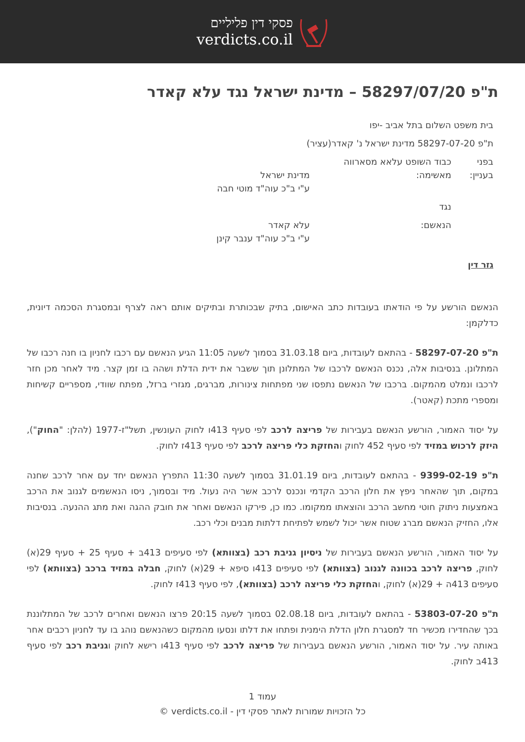פסקי דין פליליים
verdicts.co.il
ת"פ 58297/07/20 – מדינת ישראל נגד עלא קאדר
בית משפט השלום בתל אביב -יפו
ת"פ 58297-07-20 מדינת ישראל נ' קאדר(עציר)
| בפני | כבוד השופט עלאא מסארווה | |
| בעניין: | מאשימה: | מדינת ישראל ע"י ב"כ עוה"ד מוטי חבה |
| | נגד | |
| | הנאשם: | עלא קאדר ע"י ב"כ עוה"ד ענבר קינן |
גזר דין
הנאשם הורשע על פי הודאתו בעובדות כתב האישום, בתיק שבכותרת ובתיקים אותם ראה לצרף ובמסגרת הסכמה דיונית, כדלקמן:
ת"פ 58297-07-20 - בהתאם לעובדות, ביום 31.03.18 בסמוך לשעה 11:05 הגיע הנאשם עם רכבו לחניון בו חנה רכבו של המתלונן. בנסיבות אלה, נכנס הנאשם לרכבו של המתלונן תוך ששבר את ידית הדלת ושהה בו זמן קצר. מיד לאחר מכן חזר לרכבו ונמלט מהמקום. ברכבו של הנאשם נתפסו שני מפתחות צינורות, מברגים, מגזרי ברזל, מפתח שוודי, מספריים קשיחות ומספרי מתכת (קאטר).
על יסוד האמור, הורשע הנאשם בעבירות של פריצה לרכב לפי סעיף 413ו לחוק העונשין, תשל"ז-1977 (להלן: "החוק"), היזק לרכוש במזיד לפי סעיף 452 לחוק והחזקת כלי פריצה לרכב לפי סעיף 413ז לחוק.
ת"פ 9399-02-19 - בהתאם לעובדות, ביום 31.01.19 בסמוך לשעה 11:30 התפרץ הנאשם יחד עם אחר לרכב שחנה במקום, תוך שהאחר ניפץ את חלון הרכב הקדמי ונכנס לרכב אשר היה נעול. מיד ובסמוך, ניסו הנאשמים לגנוב את הרכב באמצעות ניתוק חוטי מחשב הרכב והוצאתו ממקומו. כמו כן, פירקו הנאשם ואחר את חובק ההגה ואת מתג ההנעה. בנסיבות אלו, החזיק הנאשם מברג שטוח אשר יכול לשמש לפתיחת דלתות מבנים וכלי רכב.
על יסוד האמור, הורשע הנאשם בעבירות של ניסיון גניבת רכב (בצוותא) לפי סעיפים 413ב + סעיף 25 + סעיף 29(א) לחוק, פריצה לרכב בכוונה לגנוב (בצוותא) לפי סעיפים 413ו סיפא + 29(א) לחוק, חבלה במזיד ברכב (בצוותא) לפי סעיפים 413ה + 29(א) לחוק, והחזקת כלי פריצה לרכב (בצוותא), לפי סעיף 413ז לחוק.
ת"פ 53803-07-20 - בהתאם לעובדות, ביום 02.08.18 בסמוך לשעה 20:15 פרצו הנאשם ואחרים לרכב של המתלוננת בכך שהחדירו מכשיר חד למסגרת חלון הדלת הימנית ופתחו את דלתו ונסעו מהמקום כשהנאשם נוהג בו עד לחניון רכבים אחר באותה עיר. על יסוד האמור, הורשע הנאשם בעבירות של פריצה לרכב לפי סעיף 413ו רישא לחוק וגניבת רכב לפי סעיף 413ב לחוק.
עמוד 1
כל הזכויות שמורות לאתר פסקי דין - verdicts.co.il ©